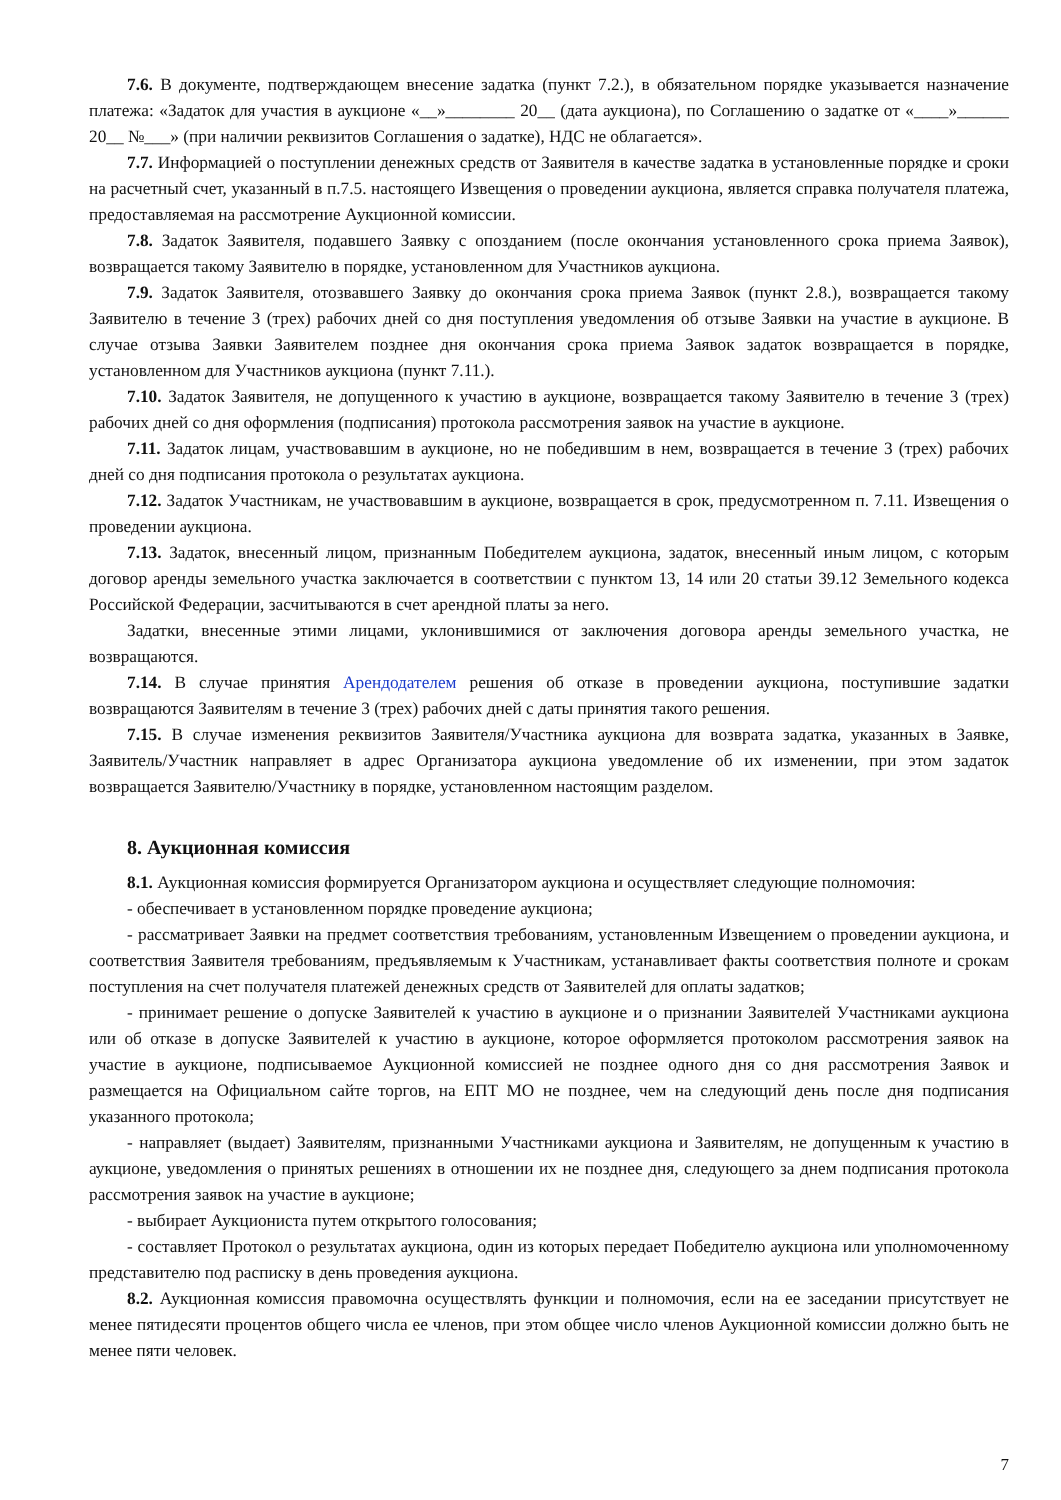7.6. В документе, подтверждающем внесение задатка (пункт 7.2.), в обязательном порядке указывается назначение платежа: «Задаток для участия в аукционе «__»________ 20__ (дата аукциона), по Соглашению о задатке от «____»______ 20__ №___» (при наличии реквизитов Соглашения о задатке), НДС не облагается».
7.7. Информацией о поступлении денежных средств от Заявителя в качестве задатка в установленные порядке и сроки на расчетный счет, указанный в п.7.5. настоящего Извещения о проведении аукциона, является справка получателя платежа, предоставляемая на рассмотрение Аукционной комиссии.
7.8. Задаток Заявителя, подавшего Заявку с опозданием (после окончания установленного срока приема Заявок), возвращается такому Заявителю в порядке, установленном для Участников аукциона.
7.9. Задаток Заявителя, отозвавшего Заявку до окончания срока приема Заявок (пункт 2.8.), возвращается такому Заявителю в течение 3 (трех) рабочих дней со дня поступления уведомления об отзыве Заявки на участие в аукционе. В случае отзыва Заявки Заявителем позднее дня окончания срока приема Заявок задаток возвращается в порядке, установленном для Участников аукциона (пункт 7.11.).
7.10. Задаток Заявителя, не допущенного к участию в аукционе, возвращается такому Заявителю в течение 3 (трех) рабочих дней со дня оформления (подписания) протокола рассмотрения заявок на участие в аукционе.
7.11. Задаток лицам, участвовавшим в аукционе, но не победившим в нем, возвращается в течение 3 (трех) рабочих дней со дня подписания протокола о результатах аукциона.
7.12. Задаток Участникам, не участвовавшим в аукционе, возвращается в срок, предусмотренном п. 7.11. Извещения о проведении аукциона.
7.13. Задаток, внесенный лицом, признанным Победителем аукциона, задаток, внесенный иным лицом, с которым договор аренды земельного участка заключается в соответствии с пунктом 13, 14 или 20 статьи 39.12 Земельного кодекса Российской Федерации, засчитываются в счет арендной платы за него.
Задатки, внесенные этими лицами, уклонившимися от заключения договора аренды земельного участка, не возвращаются.
7.14. В случае принятия Арендодателем решения об отказе в проведении аукциона, поступившие задатки возвращаются Заявителям в течение 3 (трех) рабочих дней с даты принятия такого решения.
7.15. В случае изменения реквизитов Заявителя/Участника аукциона для возврата задатка, указанных в Заявке, Заявитель/Участник направляет в адрес Организатора аукциона уведомление об их изменении, при этом задаток возвращается Заявителю/Участнику в порядке, установленном настоящим разделом.
8. Аукционная комиссия
8.1. Аукционная комиссия формируется Организатором аукциона и осуществляет следующие полномочия:
- обеспечивает в установленном порядке проведение аукциона;
- рассматривает Заявки на предмет соответствия требованиям, установленным Извещением о проведении аукциона, и соответствия Заявителя требованиям, предъявляемым к Участникам, устанавливает факты соответствия полноте и срокам поступления на счет получателя платежей денежных средств от Заявителей для оплаты задатков;
- принимает решение о допуске Заявителей к участию в аукционе и о признании Заявителей Участниками аукциона или об отказе в допуске Заявителей к участию в аукционе, которое оформляется протоколом рассмотрения заявок на участие в аукционе, подписываемое Аукционной комиссией не позднее одного дня со дня рассмотрения Заявок и размещается на Официальном сайте торгов, на ЕПТ МО не позднее, чем на следующий день после дня подписания указанного протокола;
- направляет (выдает) Заявителям, признанными Участниками аукциона и Заявителям, не допущенным к участию в аукционе, уведомления о принятых решениях в отношении их не позднее дня, следующего за днем подписания протокола рассмотрения заявок на участие в аукционе;
- выбирает Аукциониста путем открытого голосования;
- составляет Протокол о результатах аукциона, один из которых передает Победителю аукциона или уполномоченному представителю под расписку в день проведения аукциона.
8.2. Аукционная комиссия правомочна осуществлять функции и полномочия, если на ее заседании присутствует не менее пятидесяти процентов общего числа ее членов, при этом общее число членов Аукционной комиссии должно быть не менее пяти человек.
7